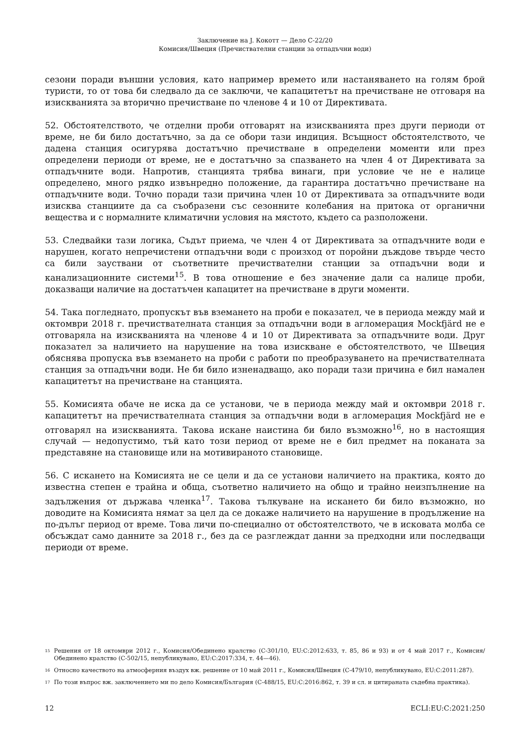Заключение на J. Кокотт — Дело C-22/20
Комисия/Швеция (Пречиствателни станции за отпадъчни води)
сезони поради външни условия, като например времето или настаняването на голям брой туристи, то от това би следвало да се заключи, че капацитетът на пречистване не отговаря на изискванията за вторично пречистване по членове 4 и 10 от Директивата.
52. Обстоятелството, че отделни проби отговарят на изискванията през други периоди от време, не би било достатъчно, за да се обори тази индиция. Всъщност обстоятелството, че дадена станция осигурява достатъчно пречистване в определени моменти или през определени периоди от време, не е достатъчно за спазването на член 4 от Директивата за отпадъчните води. Напротив, станцията трябва винаги, при условие че не е налице определено, много рядко извънредно положение, да гарантира достатъчно пречистване на отпадъчните води. Точно поради тази причина член 10 от Директивата за отпадъчните води изисква станциите да са съобразени със сезонните колебания на притока от органични вещества и с нормалните климатични условия на мястото, където са разположени.
53. Следвайки тази логика, Съдът приема, че член 4 от Директивата за отпадъчните води е нарушен, когато непречистени отпадъчни води с произход от поройни дъждове твърде често са били зауствани от съответните пречиствателни станции за отпадъчни води и канализационните системи<sup>15</sup>. В това отношение е без значение дали са налице проби, доказващи наличие на достатъчен капацитет на пречистване в други моменти.
54. Така погледнато, пропускът във вземането на проби е показател, че в периода между май и октомври 2018 г. пречиствателната станция за отпадъчни води в агломерация Mockfjärd не е отговаряла на изискванията на членове 4 и 10 от Директивата за отпадъчните води. Друг показател за наличието на нарушение на това изискване е обстоятелството, че Швеция обяснява пропуска във вземането на проби с работи по преобразуването на пречиствателната станция за отпадъчни води. Не би било изненадващо, ако поради тази причина е бил намален капацитетът на пречистване на станцията.
55. Комисията обаче не иска да се установи, че в периода между май и октомври 2018 г. капацитетът на пречиствателната станция за отпадъчни води в агломерация Mockfjärd не е отговарял на изискванията. Такова искане наистина би било възможно<sup>16</sup>, но в настоящия случай — недопустимо, тъй като този период от време не е бил предмет на поканата за представяне на становище или на мотивираното становище.
56. С искането на Комисията не се цели и да се установи наличието на практика, която до известна степен е трайна и обща, съответно наличието на общо и трайно неизпълнение на задължения от държава членка<sup>17</sup>. Такова тълкуване на искането би било възможно, но доводите на Комисията нямат за цел да се докаже наличието на нарушение в продължение на по-дълъг период от време. Това личи по-специално от обстоятелството, че в исковата молба се обсъждат само данните за 2018 г., без да се разглеждат данни за предходни или последващи периоди от време.
15 Решения от 18 октомври 2012 г., Комисия/Обединено кралство (C-301/10, EU:C:2012:633, т. 85, 86 и 93) и от 4 май 2017 г., Комисия/Обединено кралство (C-502/15, непубликувано, EU:C:2017:334, т. 44—46).
16 Относно качеството на атмосферния въздух вж. решение от 10 май 2011 г., Комисия/Швеция (C-479/10, непубликувано, EU:C:2011:287).
17 По този въпрос вж. заключението ми по дело Комисия/България (C-488/15, EU:C:2016:862, т. 39 и сл. и цитираната съдебна практика).
12 ECLI:EU:C:2021:250